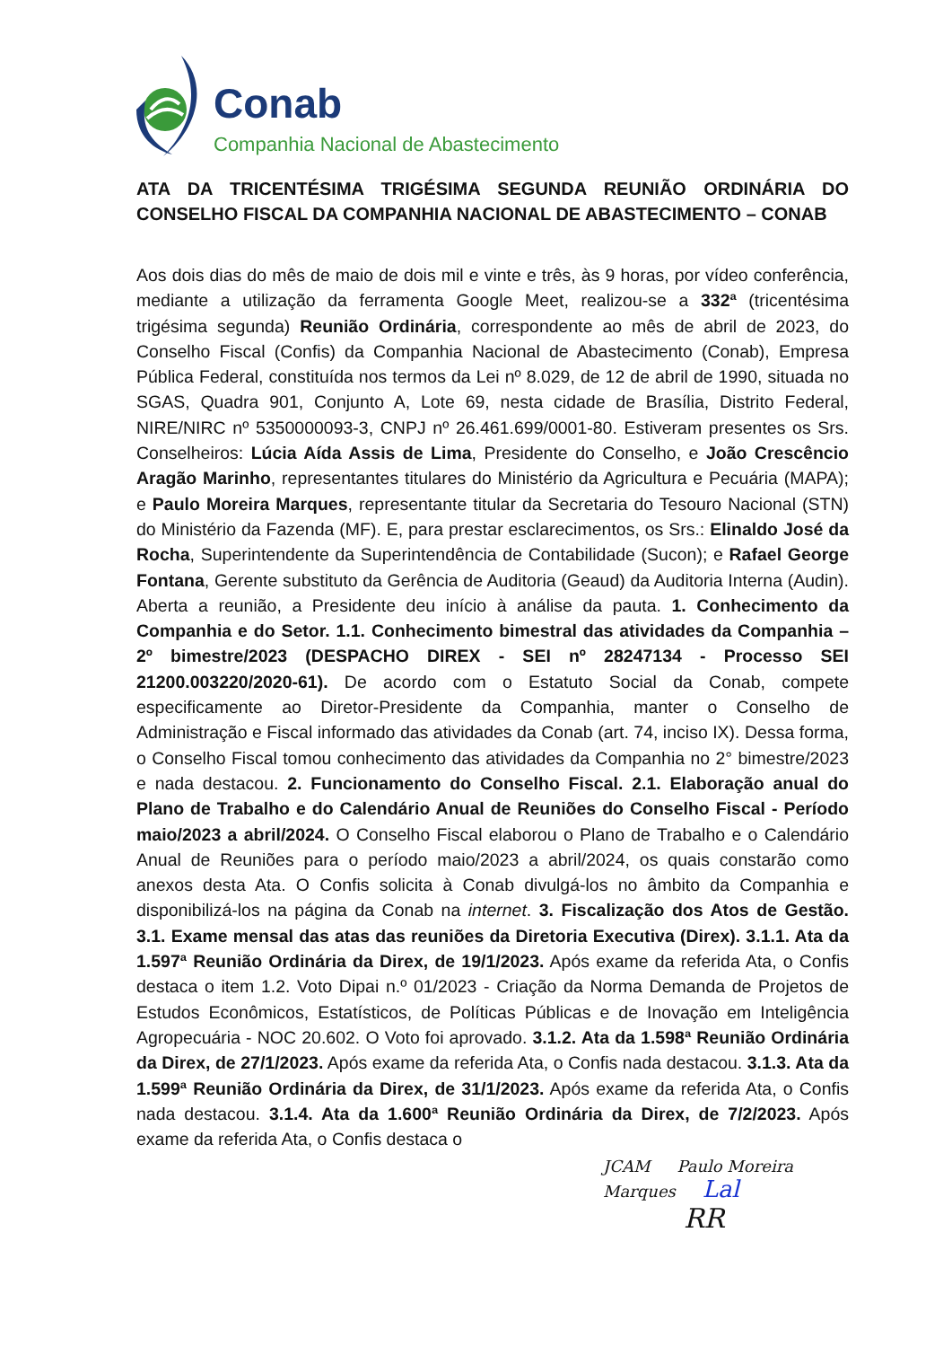Conab
Companhia Nacional de Abastecimento
ATA DA TRICENTÉSIMA TRIGÉSIMA SEGUNDA REUNIÃO ORDINÁRIA DO CONSELHO FISCAL DA COMPANHIA NACIONAL DE ABASTECIMENTO – CONAB
Aos dois dias do mês de maio de dois mil e vinte e três, às 9 horas, por vídeo conferência, mediante a utilização da ferramenta Google Meet, realizou-se a 332ª (tricentésima trigésima segunda) Reunião Ordinária, correspondente ao mês de abril de 2023, do Conselho Fiscal (Confis) da Companhia Nacional de Abastecimento (Conab), Empresa Pública Federal, constituída nos termos da Lei nº 8.029, de 12 de abril de 1990, situada no SGAS, Quadra 901, Conjunto A, Lote 69, nesta cidade de Brasília, Distrito Federal, NIRE/NIRC nº 5350000093-3, CNPJ nº 26.461.699/0001-80. Estiveram presentes os Srs. Conselheiros: Lúcia Aída Assis de Lima, Presidente do Conselho, e João Crescêncio Aragão Marinho, representantes titulares do Ministério da Agricultura e Pecuária (MAPA); e Paulo Moreira Marques, representante titular da Secretaria do Tesouro Nacional (STN) do Ministério da Fazenda (MF). E, para prestar esclarecimentos, os Srs.: Elinaldo José da Rocha, Superintendente da Superintendência de Contabilidade (Sucon); e Rafael George Fontana, Gerente substituto da Gerência de Auditoria (Geaud) da Auditoria Interna (Audin). Aberta a reunião, a Presidente deu início à análise da pauta. 1. Conhecimento da Companhia e do Setor. 1.1. Conhecimento bimestral das atividades da Companhia – 2º bimestre/2023 (DESPACHO DIREX - SEI nº 28247134 - Processo SEI 21200.003220/2020-61). De acordo com o Estatuto Social da Conab, compete especificamente ao Diretor-Presidente da Companhia, manter o Conselho de Administração e Fiscal informado das atividades da Conab (art. 74, inciso IX). Dessa forma, o Conselho Fiscal tomou conhecimento das atividades da Companhia no 2° bimestre/2023 e nada destacou. 2. Funcionamento do Conselho Fiscal. 2.1. Elaboração anual do Plano de Trabalho e do Calendário Anual de Reuniões do Conselho Fiscal - Período maio/2023 a abril/2024. O Conselho Fiscal elaborou o Plano de Trabalho e o Calendário Anual de Reuniões para o período maio/2023 a abril/2024, os quais constarão como anexos desta Ata. O Confis solicita à Conab divulgá-los no âmbito da Companhia e disponibilizá-los na página da Conab na internet. 3. Fiscalização dos Atos de Gestão. 3.1. Exame mensal das atas das reuniões da Diretoria Executiva (Direx). 3.1.1. Ata da 1.597ª Reunião Ordinária da Direx, de 19/1/2023. Após exame da referida Ata, o Confis destaca o item 1.2. Voto Dipai n.º 01/2023 - Criação da Norma Demanda de Projetos de Estudos Econômicos, Estatísticos, de Políticas Públicas e de Inovação em Inteligência Agropecuária - NOC 20.602. O Voto foi aprovado. 3.1.2. Ata da 1.598ª Reunião Ordinária da Direx, de 27/1/2023. Após exame da referida Ata, o Confis nada destacou. 3.1.3. Ata da 1.599ª Reunião Ordinária da Direx, de 31/1/2023. Após exame da referida Ata, o Confis nada destacou. 3.1.4. Ata da 1.600ª Reunião Ordinária da Direx, de 7/2/2023. Após exame da referida Ata, o Confis destaca o
JCAM Paulo Moreira Marques Lal
RR